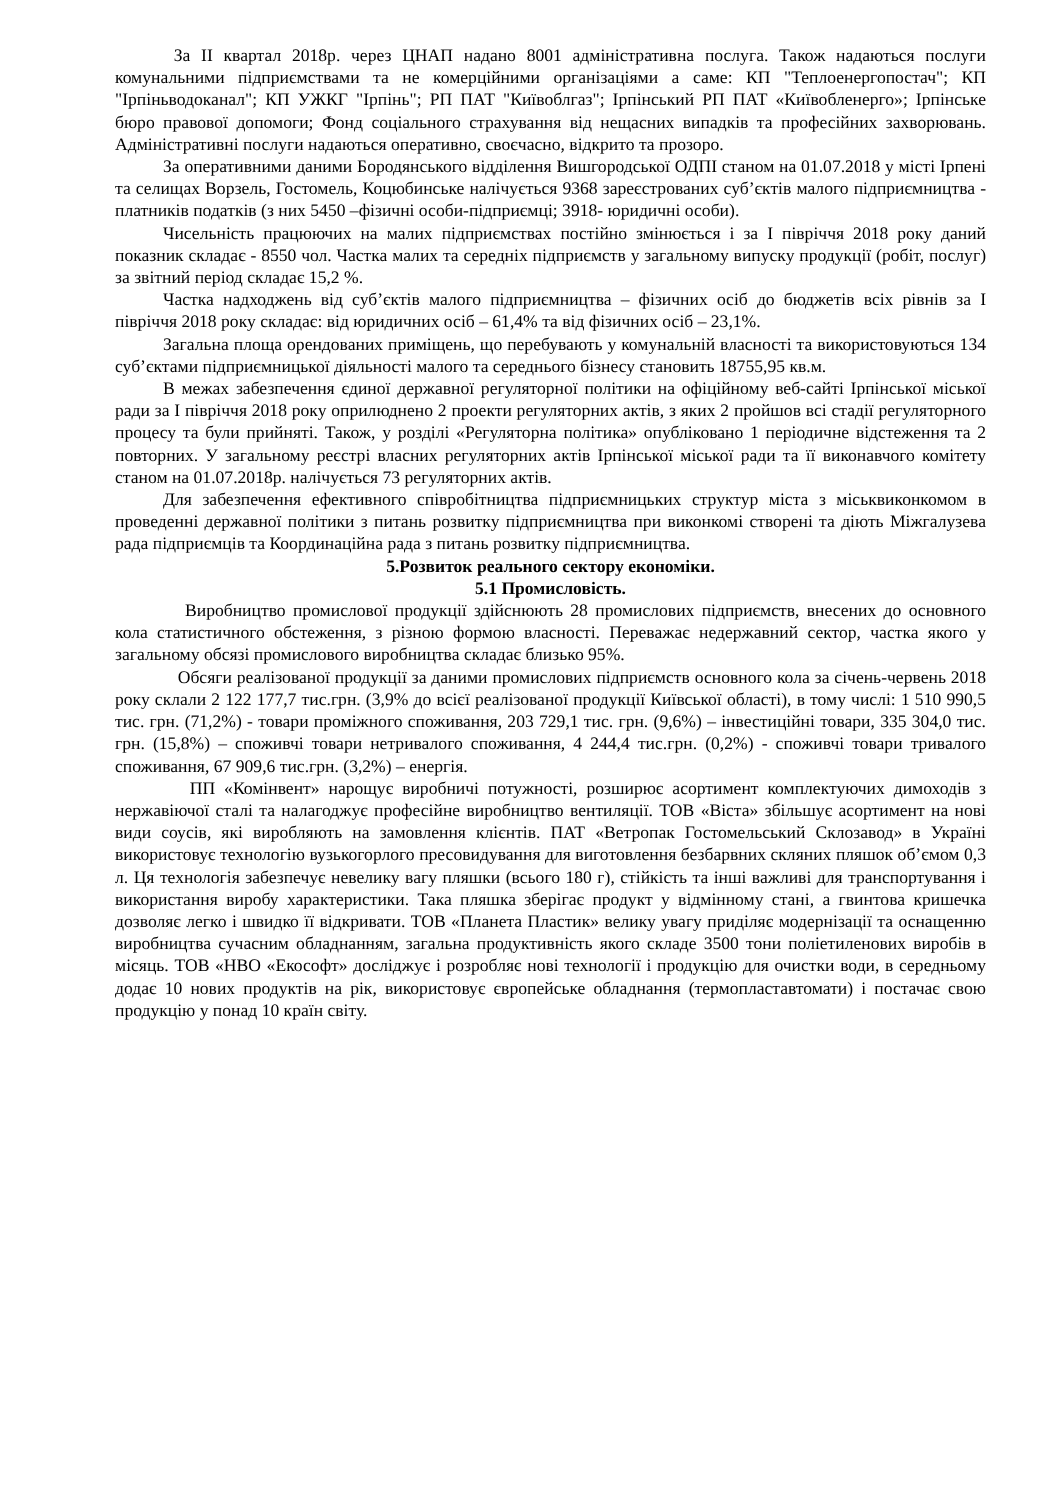За II квартал 2018р. через ЦНАП надано 8001 адміністративна послуга. Також надаються послуги комунальними підприємствами та не комерційними організаціями а саме: КП "Теплоенергопостач"; КП "Ірпіньводоканал"; КП УЖКГ "Ірпінь"; РП ПАТ "Київоблгаз"; Ірпінський РП ПАТ «Київобленерго»; Ірпінське бюро правової допомоги; Фонд соціального страхування від нещасних випадків та професійних захворювань. Адміністративні послуги надаються оперативно, своєчасно, відкрито та прозоро.
За оперативними даними Бородянського відділення Вишгородської ОДПІ станом на 01.07.2018 у місті Ірпені та селищах Ворзель, Гостомель, Коцюбинське налічується 9368 зареєстрованих суб’єктів малого підприємництва - платників податків (з них 5450 –фізичні особи-підприємці; 3918- юридичні особи).
Чисельність працюючих на малих підприємствах постійно змінюється і за І півріччя 2018 року даний показник складає - 8550 чол. Частка малих та середніх підприємств у загальному випуску продукції (робіт, послуг) за звітний період складає 15,2 %.
Частка надходжень від суб’єктів малого підприємництва – фізичних осіб до бюджетів всіх рівнів за І півріччя 2018 року складає: від юридичних осіб – 61,4% та від фізичних осіб – 23,1%.
Загальна площа орендованих приміщень, що перебувають у комунальній власності та використовуються 134 суб’єктами підприємницької діяльності малого та середнього бізнесу становить 18755,95 кв.м.
В межах забезпечення єдиної державної регуляторної політики на офіційному веб-сайті Ірпінської міської ради за І півріччя 2018 року оприлюднено 2 проекти регуляторних актів, з яких 2 пройшов всі стадії регуляторного процесу та були прийняті. Також, у розділі «Регуляторна політика» опубліковано 1 періодичне відстеження та 2 повторних. У загальному реєстрі власних регуляторних актів Ірпінської міської ради та її виконавчого комітету станом на 01.07.2018р. налічується 73 регуляторних актів.
Для забезпечення ефективного співробітництва підприємницьких структур міста з міськвиконкомом в проведенні державної політики з питань розвитку підприємництва при виконкомі створені та діють Міжгалузева рада підприємців та Координаційна рада з питань розвитку підприємництва.
5.Розвиток реального сектору економіки.
5.1 Промисловість.
Виробництво промислової продукції здійснюють 28 промислових підприємств, внесених до основного кола статистичного обстеження, з різною формою власності. Переважає недержавний сектор, частка якого у загальному обсязі промислового виробництва складає близько 95%.
Обсяги реалізованої продукції за даними промислових підприємств основного кола за січень-червень 2018 року склали 2 122 177,7 тис.грн. (3,9% до всієї реалізованої продукції Київської області), в тому числі: 1 510 990,5 тис. грн. (71,2%) - товари проміжного споживання, 203 729,1 тис. грн. (9,6%) – інвестиційні товари, 335 304,0 тис. грн. (15,8%) – споживчі товари нетривалого споживання, 4 244,4 тис.грн. (0,2%) - споживчі товари тривалого споживання, 67 909,6 тис.грн. (3,2%) – енергія.
ПП «Комінвент» нарощує виробничі потужності, розширює асортимент комплектуючих димоходів з нержавіючої сталі та налагоджує професійне виробництво вентиляції. ТОВ «Віста» збільшує асортимент на нові види соусів, які виробляють на замовлення клієнтів. ПАТ «Ветропак Гостомельський Склозавод» в Україні використовує технологію вузькогорлого пресовидування для виготовлення безбарвних скляних пляшок об’ємом 0,3 л. Ця технологія забезпечує невелику вагу пляшки (всього 180 г), стійкість та інші важливі для транспортування і використання виробу характеристики. Така пляшка зберігає продукт у відмінному стані, а гвинтова кришечка дозволяє легко і швидко її відкривати. ТОВ «Планета Пластик» велику увагу приділяє модернізації та оснащенню виробництва сучасним обладнанням, загальна продуктивність якого складе 3500 тони поліетиленових виробів в місяць. ТОВ «НВО «Екософт» досліджує і розробляє нові технології і продукцію для очистки води, в середньому додає 10 нових продуктів на рік, використовує європейське обладнання (термопластавтомати) і постачає свою продукцію у понад 10 країн світу.